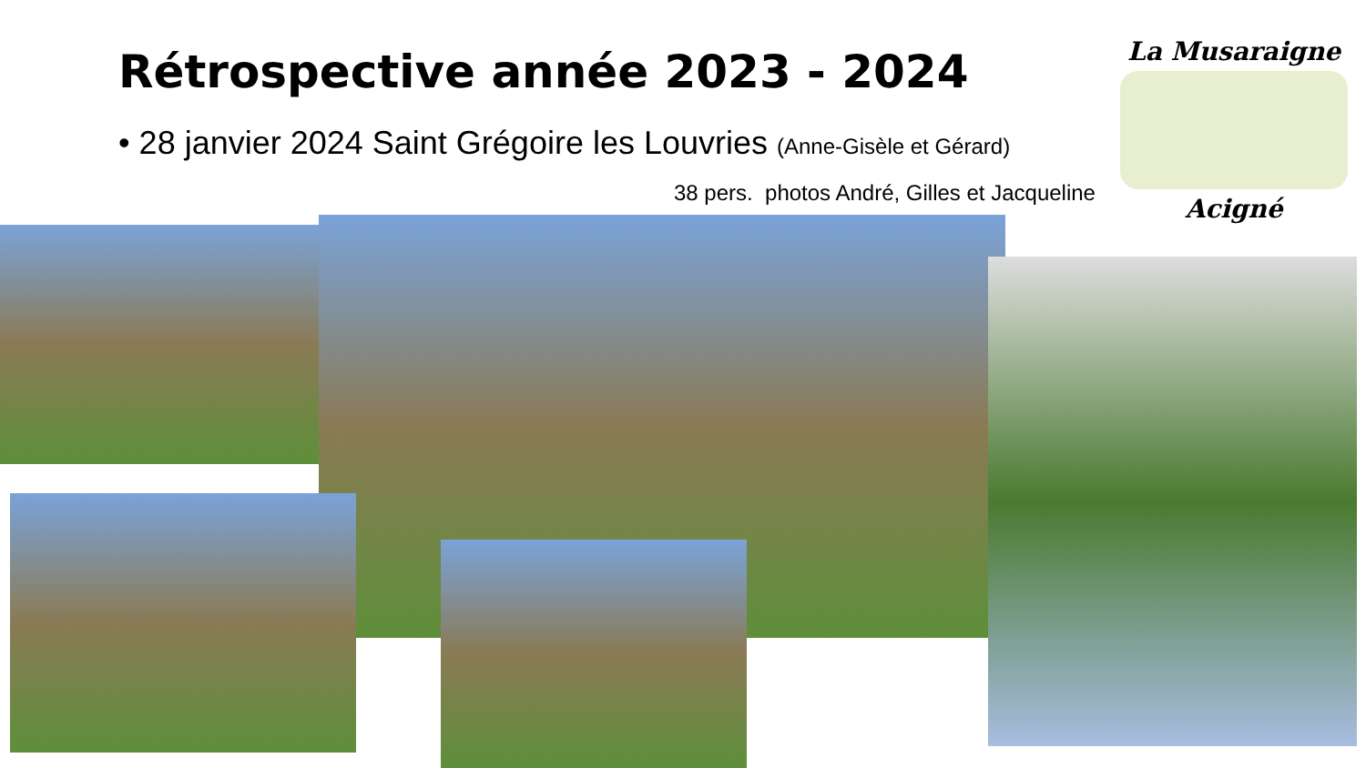Rétrospective année 2023 - 2024
• 28 janvier 2024 Saint Grégoire les Louvries (Anne-Gisèle et Gérard)
38 pers. photos André, Gilles et Jacqueline
La Musaraigne
Acigné